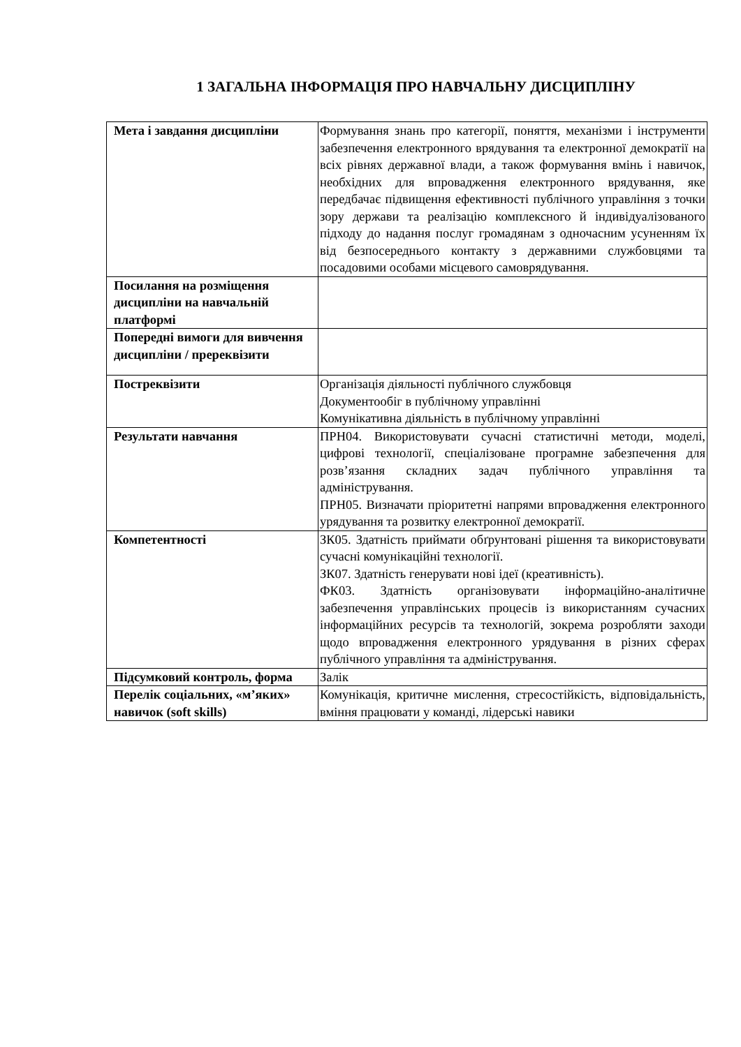1 ЗАГАЛЬНА ІНФОРМАЦІЯ ПРО НАВЧАЛЬНУ ДИСЦИПЛІНУ
| Мета і завдання дисципліни | Формування знань про категорії, поняття, механізми і інструменти забезпечення електронного врядування та електронної демократії на всіх рівнях державної влади, а також формування вмінь і навичок, необхідних для впровадження електронного врядування, яке передбачає підвищення ефективності публічного управління з точки зору держави та реалізацію комплексного й індивідуалізованого підходу до надання послуг громадянам з одночасним усуненням їх від безпосереднього контакту з державними службовцями та посадовими особами місцевого самоврядування. |
| Посилання на розміщення дисципліни на навчальній платформі | |
| Попередні вимоги для вивчення дисципліни / пререквізити | |
| Постреквізити | Організація діяльності публічного службовця Документообіг в публічному управлінні Комунікативна діяльність в публічному управлінні |
| Результати навчання | ПРН04. Використовувати сучасні статистичні методи, моделі, цифрові технології, спеціалізоване програмне забезпечення для розв’язання складних задач публічного управління та адміністрування. ПРН05. Визначати пріоритетні напрями впровадження електронного урядування та розвитку електронної демократії. |
| Компетентності | ЗК05. Здатність приймати обґрунтовані рішення та використовувати сучасні комунікаційні технології. ЗК07. Здатність генерувати нові ідеї (креативність). ФК03. Здатність організовувати інформаційно-аналітичне забезпечення управлінських процесів із використанням сучасних інформаційних ресурсів та технологій, зокрема розробляти заходи щодо впровадження електронного урядування в різних сферах публічного управління та адміністрування. |
| Підсумковий контроль, форма | Залік |
| Перелік соціальних, «м’яких» навичок (soft skills) | Комунікація, критичне мислення, стресостійкість, відповідальність, вміння працювати у команді, лідерські навики |